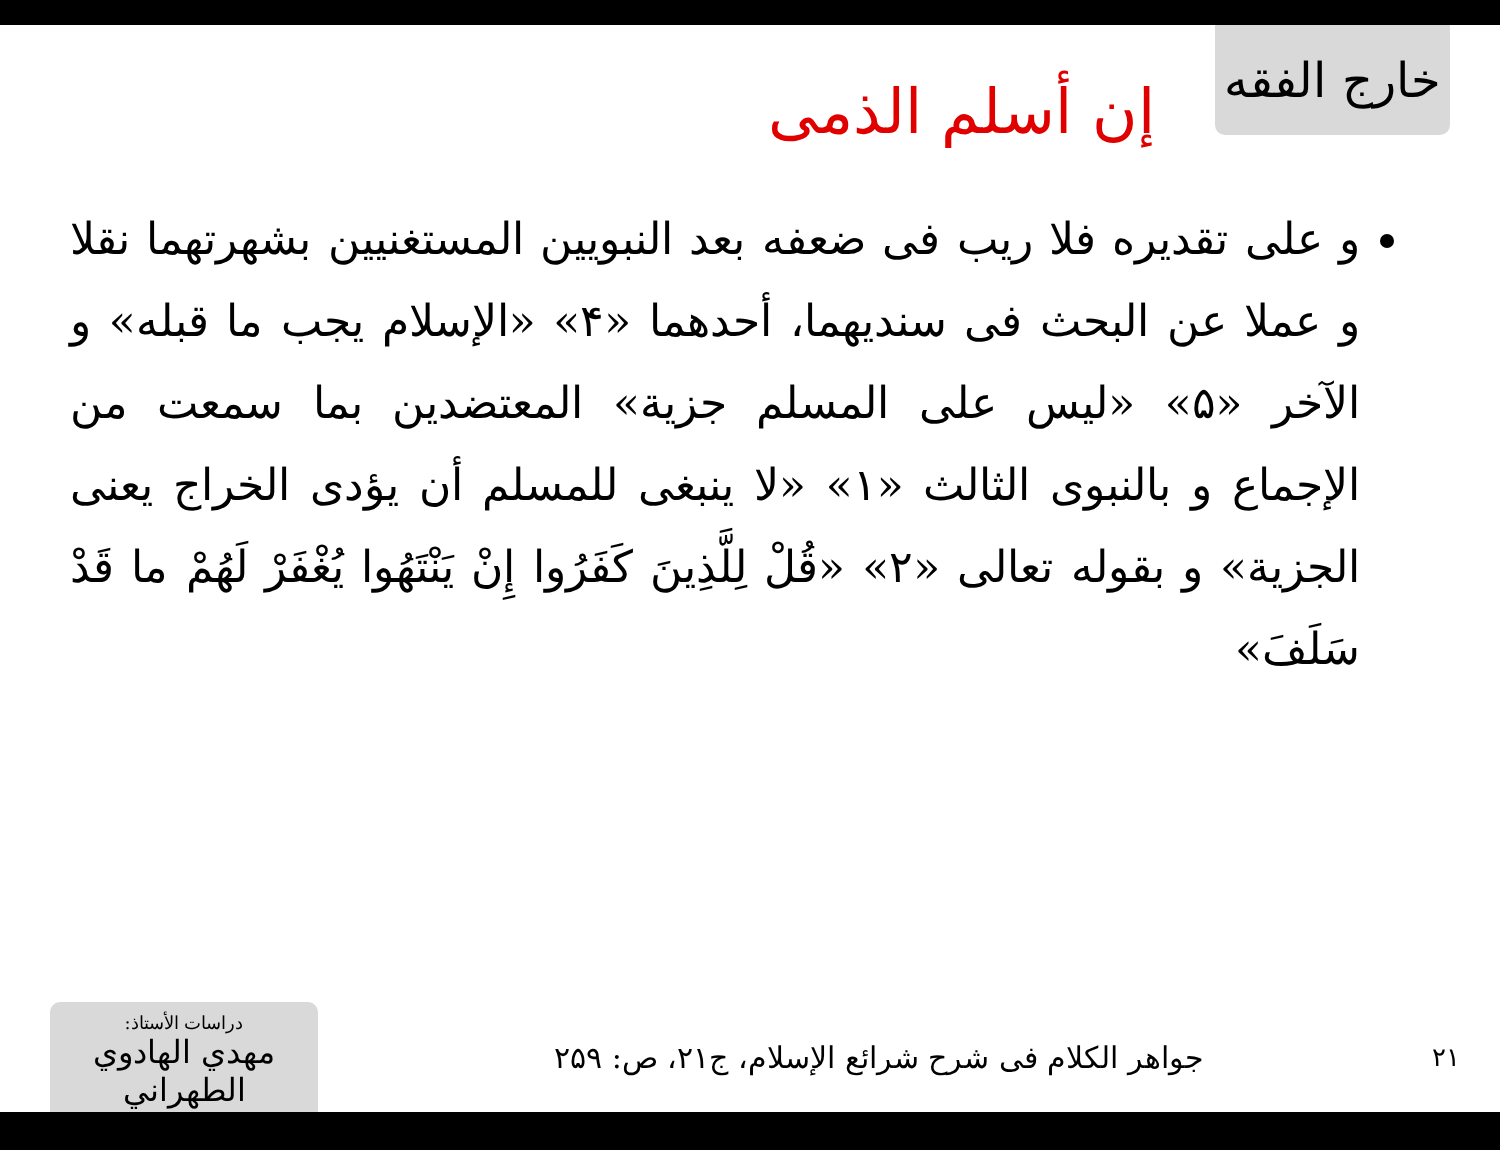خارج الفقه
إن أسلم الذمى
و على تقديره فلا ريب فى ضعفه بعد النبويين المستغنيين بشهرتهما نقلا و عملا عن البحث فى سنديهما، أحدهما «۴» «الإسلام يجب ما قبله» و الآخر «۵» «ليس على المسلم جزية» المعتضدين بما سمعت من الإجماع و بالنبوى الثالث «۱» «لا ينبغى للمسلم أن يؤدى الخراج يعنى الجزية» و بقوله تعالى «۲» «قُلْ لِلَّذِينَ كَفَرُوا إِنْ يَنْتَهُوا يُغْفَرْ لَهُمْ ما قَدْ سَلَفَ»
۲۱
جواهر الكلام فى شرح شرائع الإسلام، ج۲۱، ص: ۲۵۹
دراسات الأستاذ:
مهدي الهادوي الطهراني